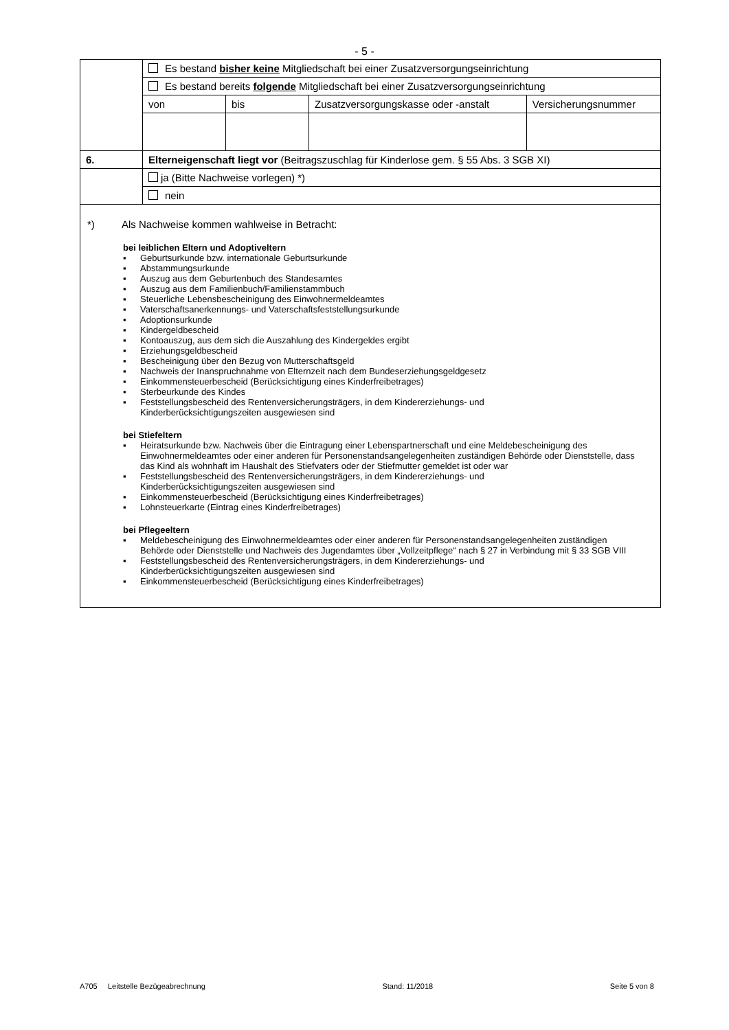- 5 -
| | Es bestand bisher keine Mitgliedschaft bei einer Zusatzversorgungseinrichtung | | | |
| | Es bestand bereits folgende Mitgliedschaft bei einer Zusatzversorgungseinrichtung | | | |
| | von | bis | Zusatzversorgungskasse oder -anstalt | Versicherungsnummer |
| 6. | Elterneigenschaft liegt vor (Beitragszuschlag für Kinderlose gem. § 55 Abs. 3 SGB XI) | | | |
| | ja (Bitte Nachweise vorlegen) *) | | | |
| | nein | | | |
*) Als Nachweise kommen wahlweise in Betracht:
bei leiblichen Eltern und Adoptiveltern
▪ Geburtsurkunde bzw. internationale Geburtsurkunde
▪ Abstammungsurkunde
▪ Auszug aus dem Geburtenbuch des Standesamtes
▪ Auszug aus dem Familienbuch/Familienstammbuch
▪ Steuerliche Lebensbescheinigung des Einwohnermeldeamtes
▪ Vaterschaftsanerkennungs- und Vaterschaftsfeststellungsurkunde
▪ Adoptionsurkunde
▪ Kindergeldbescheid
▪ Kontoauszug, aus dem sich die Auszahlung des Kindergeldes ergibt
▪ Erziehungsgeldbescheid
▪ Bescheinigung über den Bezug von Mutterschaftsgeld
▪ Nachweis der Inanspruchnahme von Elternzeit nach dem Bundeserziehungsgeldgesetz
▪ Einkommensteuerbescheid (Berücksichtigung eines Kinderfreibetrages)
▪ Sterbeurkunde des Kindes
▪ Feststellungsbescheid des Rentenversicherungsträgers, in dem Kindererziehungs- und
Kinderberücksichtigungszeiten ausgewiesen sind
bei Stiefeltern
▪ Heiratsurkunde bzw. Nachweis über die Eintragung einer Lebenspartnerschaft und eine Meldebescheinigung des Einwohnermeldeamtes oder einer anderen für Personenstandsangelegenheiten zuständigen Behörde oder Dienststelle, dass das Kind als wohnhaft im Haushalt des Stiefvaters oder der Stiefmutter gemeldet ist oder war
▪ Feststellungsbescheid des Rentenversicherungsträgers, in dem Kindererziehungs- und
Kinderberücksichtigungszeiten ausgewiesen sind
▪ Einkommensteuerbescheid (Berücksichtigung eines Kinderfreibetrages)
▪ Lohnsteuerkarte (Eintrag eines Kinderfreibetrages)
bei Pflegeeltern
▪ Meldebescheinigung des Einwohnermeldeamtes oder einer anderen für Personenstandsangelegenheiten zuständigen Behörde oder Dienststelle und Nachweis des Jugendamtes über „Vollzeitpflege“ nach § 27 in Verbindung mit § 33 SGB VIII
▪ Feststellungsbescheid des Rentenversicherungsträgers, in dem Kindererziehungs- und
Kinderberücksichtigungszeiten ausgewiesen sind
▪ Einkommensteuerbescheid (Berücksichtigung eines Kinderfreibetrages)
A705 Leitstelle Bezügeabrechnung Stand: 11/2018 Seite 5 von 8